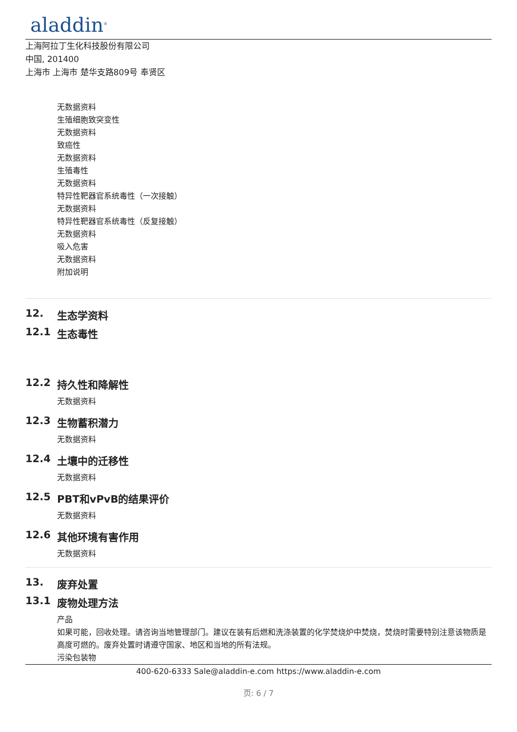aladdin<sup>®</sup>
上海阿拉丁生化科技股份有限公司
中国, 201400
上海市 上海市 楚华支路809号 奉贤区
无数据资料
生殖细胞致突变性
无数据资料
致癌性
无数据资料
生殖毒性
无数据资料
特异性靶器官系统毒性（一次接触）
无数据资料
特异性靶器官系统毒性（反复接触）
无数据资料
吸入危害
无数据资料
附加说明
12. 生态学资料
12.1 生态毒性
12.2 持久性和降解性
无数据资料
12.3 生物蓄积潜力
无数据资料
12.4 土壤中的迁移性
无数据资料
12.5 PBT和vPvB的结果评价
无数据资料
12.6 其他环境有害作用
无数据资料
13. 废弃处置
13.1 废物处理方法
产品
如果可能，回收处理。请咨询当地管理部门。建议在装有后燃和洗涤装置的化学焚烧炉中焚烧，焚烧时需要特别注意该物质是高度可燃的。废弃处置时请遵守国家、地区和当地的所有法规。
污染包装物
400-620-6333 Sale@aladdin-e.com https://www.aladdin-e.com
页: 6 / 7